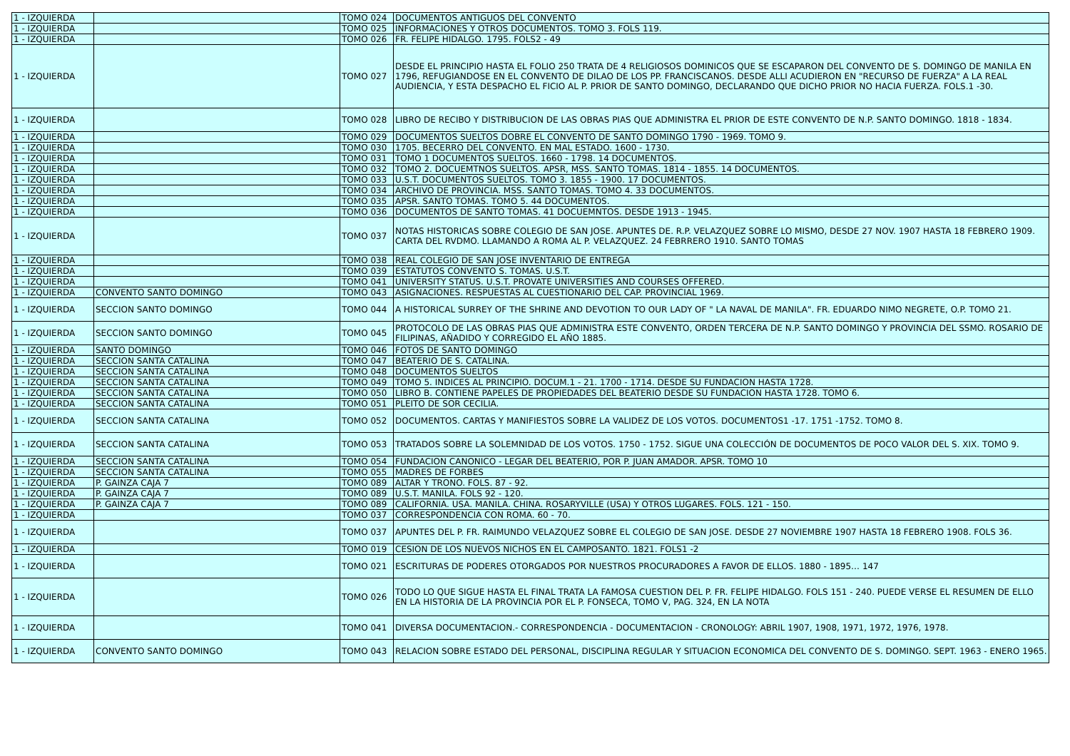| 1 - IZQUIERDA | | TOMO 024 | DOCUMENTOS ANTIGUOS DEL CONVENTO |
| 1 - IZQUIERDA | | TOMO 025 | INFORMACIONES Y OTROS DOCUMENTOS. TOMO 3. FOLS 119. |
| 1 - IZQUIERDA | | TOMO 026 | FR. FELIPE HIDALGO. 1795. FOLS2 - 49 |
| 1 - IZQUIERDA | | TOMO 027 | DESDE EL PRINCIPIO HASTA EL FOLIO 250 TRATA DE 4 RELIGIOSOS DOMINICOS QUE SE ESCAPARON DEL CONVENTO DE S. DOMINGO DE MANILA EN 1796, REFUGIANDOSE EN EL CONVENTO DE DILAO DE LOS PP. FRANCISCANOS. DESDE ALLI ACUDIERON EN "RECURSO DE FUERZA" A LA REAL AUDIENCIA, Y ESTA DESPACHO EL FICIO AL P. PRIOR DE SANTO DOMINGO, DECLARANDO QUE DICHO PRIOR NO HACIA FUERZA. FOLS.1 -30. |
| 1 - IZQUIERDA | | TOMO 028 | LIBRO DE RECIBO Y DISTRIBUCION DE LAS OBRAS PIAS QUE ADMINISTRA EL PRIOR DE ESTE CONVENTO DE N.P. SANTO DOMINGO. 1818 - 1834. |
| 1 - IZQUIERDA | | TOMO 029 | DOCUMENTOS SUELTOS DOBRE EL CONVENTO DE SANTO DOMINGO 1790 - 1969. TOMO 9. |
| 1 - IZQUIERDA | | TOMO 030 | 1705. BECERRO DEL CONVENTO. EN MAL ESTADO. 1600 - 1730. |
| 1 - IZQUIERDA | | TOMO 031 | TOMO 1 DOCUMENTOS SUELTOS. 1660 - 1798. 14 DOCUMENTOS. |
| 1 - IZQUIERDA | | TOMO 032 | TOMO 2. DOCUEMTNOS SUELTOS. APSR, MSS. SANTO TOMAS. 1814 - 1855. 14 DOCUMENTOS. |
| 1 - IZQUIERDA | | TOMO 033 | U.S.T. DOCUMENTOS SUELTOS. TOMO 3. 1855 - 1900. 17 DOCUMENTOS. |
| 1 - IZQUIERDA | | TOMO 034 | ARCHIVO DE PROVINCIA. MSS. SANTO TOMAS. TOMO 4. 33 DOCUMENTOS. |
| 1 - IZQUIERDA | | TOMO 035 | APSR. SANTO TOMAS. TOMO 5. 44 DOCUMENTOS. |
| 1 - IZQUIERDA | | TOMO 036 | DOCUMENTOS DE SANTO TOMAS. 41 DOCUEMNTOS. DESDE 1913 - 1945. |
| 1 - IZQUIERDA | | TOMO 037 | NOTAS HISTORICAS SOBRE COLEGIO DE SAN JOSE. APUNTES DE. R.P. VELAZQUEZ SOBRE LO MISMO, DESDE 27 NOV. 1907 HASTA 18 FEBRERO 1909. CARTA DEL RVDMO. LLAMANDO A ROMA AL P. VELAZQUEZ. 24 FEBRRERO 1910. SANTO TOMAS |
| 1 - IZQUIERDA | | TOMO 038 | REAL COLEGIO DE SAN JOSE INVENTARIO DE ENTREGA |
| 1 - IZQUIERDA | | TOMO 039 | ESTATUTOS CONVENTO S. TOMAS. U.S.T. |
| 1 - IZQUIERDA | | TOMO 041 | UNIVERSITY STATUS. U.S.T. PROVATE UNIVERSITIES AND COURSES OFFERED. |
| 1 - IZQUIERDA | CONVENTO SANTO DOMINGO | TOMO 043 | ASIGNACIONES. RESPUESTAS AL CUESTIONARIO DEL CAP. PROVINCIAL 1969. |
| 1 - IZQUIERDA | SECCION SANTO DOMINGO | TOMO 044 | A HISTORICAL SURREY OF THE SHRINE AND DEVOTION TO OUR LADY OF " LA NAVAL DE MANILA". FR. EDUARDO NIMO NEGRETE, O.P. TOMO 21. |
| 1 - IZQUIERDA | SECCION SANTO DOMINGO | TOMO 045 | PROTOCOLO DE LAS OBRAS PIAS QUE ADMINISTRA ESTE CONVENTO, ORDEN TERCERA DE N.P. SANTO DOMINGO Y PROVINCIA DEL SSMO. ROSARIO DE FILIPINAS, AÑADIDO Y CORREGIDO EL AÑO 1885. |
| 1 - IZQUIERDA | SANTO DOMINGO | TOMO 046 | FOTOS DE SANTO DOMINGO |
| 1 - IZQUIERDA | SECCION SANTA CATALINA | TOMO 047 | BEATERIO DE S. CATALINA. |
| 1 - IZQUIERDA | SECCION SANTA CATALINA | TOMO 048 | DOCUMENTOS SUELTOS |
| 1 - IZQUIERDA | SECCION SANTA CATALINA | TOMO 049 | TOMO 5. INDICES AL PRINCIPIO. DOCUM.1 - 21. 1700 - 1714. DESDE SU FUNDACION HASTA 1728. |
| 1 - IZQUIERDA | SECCION SANTA CATALINA | TOMO 050 | LIBRO B. CONTIENE PAPELES DE PROPIEDADES DEL BEATERIO DESDE SU FUNDACION HASTA 1728. TOMO 6. |
| 1 - IZQUIERDA | SECCION SANTA CATALINA | TOMO 051 | PLEITO DE SOR CECILIA. |
| 1 - IZQUIERDA | SECCION SANTA CATALINA | TOMO 052 | DOCUMENTOS. CARTAS Y MANIFIESTOS SOBRE LA VALIDEZ DE LOS VOTOS. DOCUMENTOS1 -17. 1751 -1752. TOMO 8. |
| 1 - IZQUIERDA | SECCION SANTA CATALINA | TOMO 053 | TRATADOS SOBRE LA SOLEMNIDAD DE LOS VOTOS. 1750 - 1752. SIGUE UNA COLECCIÓN DE DOCUMENTOS DE POCO VALOR DEL S. XIX. TOMO 9. |
| 1 - IZQUIERDA | SECCION SANTA CATALINA | TOMO 054 | FUNDACION CANONICO - LEGAR DEL BEATERIO, POR P. JUAN AMADOR. APSR. TOMO 10 |
| 1 - IZQUIERDA | SECCION SANTA CATALINA | TOMO 055 | MADRES DE FORBES |
| 1 - IZQUIERDA | P. GAINZA CAJA 7 | TOMO 089 | ALTAR Y TRONO. FOLS. 87 - 92. |
| 1 - IZQUIERDA | P. GAINZA CAJA 7 | TOMO 089 | U.S.T. MANILA. FOLS 92 - 120. |
| 1 - IZQUIERDA | P. GAINZA CAJA 7 | TOMO 089 | CALIFORNIA. USA. MANILA. CHINA. ROSARYVILLE (USA) Y OTROS LUGARES. FOLS. 121 - 150. |
| 1 - IZQUIERDA | | TOMO 037 | CORRESPONDENCIA CON ROMA. 60 - 70. |
| 1 - IZQUIERDA | | TOMO 037 | APUNTES DEL P. FR. RAIMUNDO VELAZQUEZ SOBRE EL COLEGIO DE SAN JOSE. DESDE 27 NOVIEMBRE 1907 HASTA 18 FEBRERO 1908. FOLS 36. |
| 1 - IZQUIERDA | | TOMO 019 | CESION DE LOS NUEVOS NICHOS EN EL CAMPOSANTO. 1821. FOLS1 -2 |
| 1 - IZQUIERDA | | TOMO 021 | ESCRITURAS DE PODERES OTORGADOS POR NUESTROS PROCURADORES A FAVOR DE ELLOS. 1880 - 1895… 147 |
| 1 - IZQUIERDA | | TOMO 026 | TODO LO QUE SIGUE HASTA EL FINAL TRATA LA FAMOSA CUESTION DEL P. FR. FELIPE HIDALGO. FOLS 151 - 240. PUEDE VERSE EL RESUMEN DE ELLO EN LA HISTORIA DE LA PROVINCIA POR EL P. FONSECA, TOMO V, PAG. 324, EN LA NOTA |
| 1 - IZQUIERDA | | TOMO 041 | DIVERSA DOCUMENTACION.- CORRESPONDENCIA - DOCUMENTACION - CRONOLOGY: ABRIL 1907, 1908, 1971, 1972, 1976, 1978. |
| 1 - IZQUIERDA | CONVENTO SANTO DOMINGO | TOMO 043 | RELACION SOBRE ESTADO DEL PERSONAL, DISCIPLINA REGULAR Y SITUACION ECONOMICA DEL CONVENTO DE S. DOMINGO. SEPT. 1963 - ENERO 1965. |